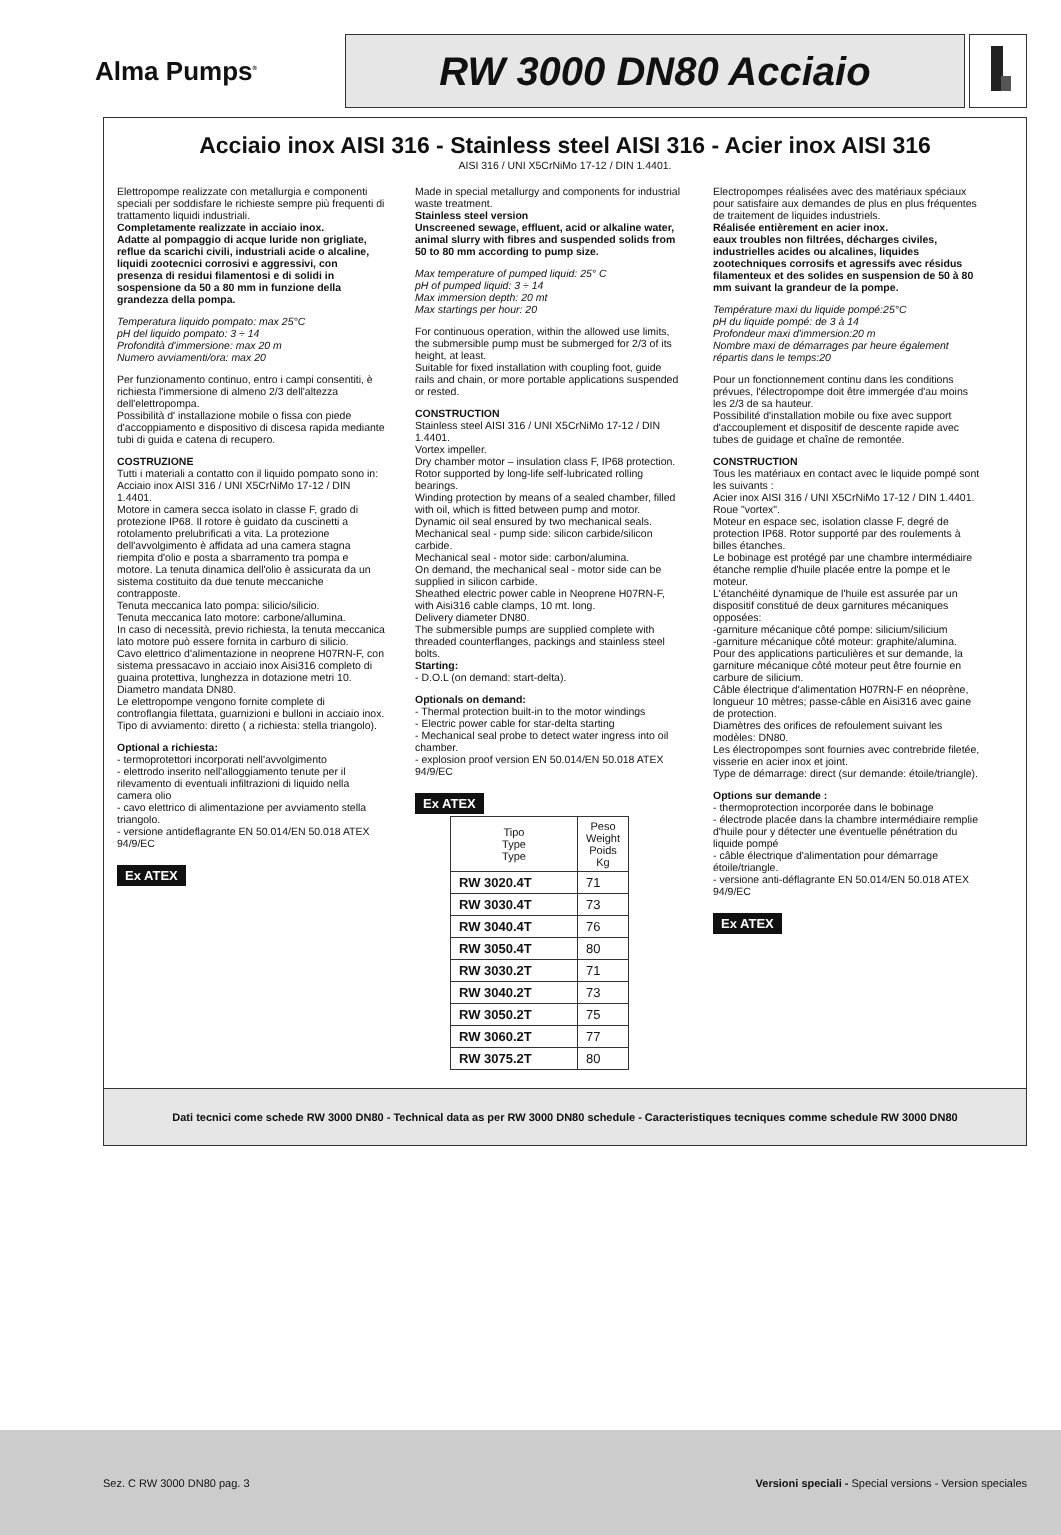Alma Pumps<sup>®</sup>
RW 3000 DN80 Acciaio
Acciaio inox AISI 316 - Stainless steel AISI 316 - Acier inox AISI 316
AISI 316 / UNI X5CrNiMo 17-12 / DIN 1.4401.
Elettropompe realizzate con metallurgia e componenti speciali per soddisfare le richieste sempre più frequenti di trattamento liquidi industriali.
Completamente realizzate in acciaio inox.
Adatte al pompaggio di acque luride non grigliate, reflue da scarichi civili, industriali acide o alcaline, liquidi zootecnici corrosivi e aggressivi, con presenza di residui filamentosi e di solidi in sospensione da 50 a 80 mm in funzione della grandezza della pompa.
Temperatura liquido pompato: max 25°C
pH del liquido pompato: 3 ÷ 14
Profondità d'immersione: max 20 m
Numero avviamenti/ora: max 20
Per funzionamento continuo, entro i campi consentiti, è richiesta l'immersione di almeno 2/3 dell'altezza dell'elettropompa.
Possibilità d' installazione mobile o fissa con piede d'accoppiamento e dispositivo di discesa rapida mediante tubi di guida e catena di recupero.
COSTRUZIONE
Tutti i materiali a contatto con il liquido pompato sono in:
Acciaio inox AISI 316 / UNI X5CrNiMo 17-12 / DIN 1.4401.
Motore in camera secca isolato in classe F, grado di protezione IP68. Il rotore è guidato da cuscinetti a rotolamento prelubrificati a vita. La protezione dell'avvolgimento è affidata ad una camera stagna riempita d'olio e posta a sbarramento tra pompa e motore. La tenuta dinamica dell'olio è assicurata da un sistema costituito da due tenute meccaniche contrapposte.
Tenuta meccanica lato pompa: silicio/silicio.
Tenuta meccanica lato motore: carbone/allumina.
In caso di necessità, previo richiesta, la tenuta meccanica lato motore può essere fornita in carburo di silicio.
Cavo elettrico d'alimentazione in neoprene H07RN-F, con sistema pressacavo in acciaio inox Aisi316 completo di guaina protettiva, lunghezza in dotazione metri 10.
Diametro mandata DN80.
Le elettropompe vengono fornite complete di controflangia filettata, guarnizioni e bulloni in acciaio inox.
Tipo di avviamento: diretto ( a richiesta: stella triangolo).
Optional a richiesta:
- termoprotettori incorporati nell'avvolgimento
- elettrodo inserito nell'alloggiamento tenute per il rilevamento di eventuali infiltrazioni di liquido nella camera olio
- cavo elettrico di alimentazione per avviamento stella triangolo.
- versione antideflagrante EN 50.014/EN 50.018 ATEX 94/9/EC
Ex ATEX
Made in special metallurgy and components for industrial waste treatment.
Stainless steel version
Unscreened sewage, effluent, acid or alkaline water, animal slurry with fibres and suspended solids from 50 to 80 mm according to pump size.
Max temperature of pumped liquid: 25° C
pH of pumped liquid: 3 ÷ 14
Max immersion depth: 20 mt
Max startings per hour: 20
For continuous operation, within the allowed use limits, the submersible pump must be submerged for 2/3 of its height, at least.
Suitable for fixed installation with coupling foot, guide rails and chain, or more portable applications suspended or rested.
CONSTRUCTION
Stainless steel AISI 316 / UNI X5CrNiMo 17-12 / DIN 1.4401.
Vortex impeller.
Dry chamber motor – insulation class F, IP68 protection. Rotor supported by long-life self-lubricated rolling bearings.
Winding protection by means of a sealed chamber, filled with oil, which is fitted between pump and motor.
Dynamic oil seal ensured by two mechanical seals.
Mechanical seal - pump side: silicon carbide/silicon carbide.
Mechanical seal - motor side: carbon/alumina.
On demand, the mechanical seal - motor side can be supplied in silicon carbide.
Sheathed electric power cable in Neoprene H07RN-F, with Aisi316 cable clamps, 10 mt. long.
Delivery diameter DN80.
The submersible pumps are supplied complete with threaded counterflanges, packings and stainless steel bolts.
Starting:
- D.O.L (on demand: start-delta).
Optionals on demand:
- Thermal protection built-in to the motor windings
- Electric power cable for star-delta starting
- Mechanical seal probe to detect water ingress into oil chamber.
- explosion proof version EN 50.014/EN 50.018 ATEX 94/9/EC
Ex ATEX
| Tipo Type Type | Peso Weight Poids Kg |
| --- | --- |
| RW 3020.4T | 71 |
| RW 3030.4T | 73 |
| RW 3040.4T | 76 |
| RW 3050.4T | 80 |
| RW 3030.2T | 71 |
| RW 3040.2T | 73 |
| RW 3050.2T | 75 |
| RW 3060.2T | 77 |
| RW 3075.2T | 80 |
Electropompes réalisées avec des matériaux spéciaux pour satisfaire aux demandes de plus en plus fréquentes de traitement de liquides industriels.
Réalisée entièrement en acier inox.
eaux troubles non filtrées, décharges civiles, industrielles acides ou alcalines, liquides zootechniques corrosifs et agressifs avec résidus filamenteux et des solides en suspension de 50 à 80 mm suivant la grandeur de la pompe.
Température maxi du liquide pompé:25°C
pH du liquide pompé: de 3 à 14
Profondeur maxi d'immersion:20 m
Nombre maxi de démarrages par heure également répartis dans le temps:20
Pour un fonctionnement continu dans les conditions prévues, l'électropompe doit être immergée d'au moins les 2/3 de sa hauteur.
Possibilité d'installation mobile ou fixe avec support d'accouplement et dispositif de descente rapide avec tubes de guidage et chaîne de remontée.
CONSTRUCTION
Tous les matériaux en contact avec le liquide pompé sont les suivants :
Acier inox AISI 316 / UNI X5CrNiMo 17-12 / DIN 1.4401.
Roue "vortex".
Moteur en espace sec, isolation classe F, degré de protection IP68. Rotor supporté par des roulements à billes étanches.
Le bobinage est protégé par une chambre intermédiaire étanche remplie d'huile placée entre la pompe et le moteur.
L'étanchéité dynamique de l'huile est assurée par un dispositif constitué de deux garnitures mécaniques opposées:
-garniture mécanique côté pompe: silicium/silicium
-garniture mécanique côté moteur: graphite/alumina.
Pour des applications particulières et sur demande, la garniture mécanique côté moteur peut être fournie en carbure de silicium.
Câble électrique d'alimentation H07RN-F en néoprène, longueur 10 mètres; passe-câble en Aisi316 avec gaine de protection.
Diamètres des orifices de refoulement suivant les modèles: DN80.
Les électropompes sont fournies avec contrebride filetée, visserie en acier inox et joint.
Type de démarrage: direct (sur demande: étoile/triangle).
Options sur demande :
- thermoprotection incorporée dans le bobinage
- électrode placée dans la chambre intermédiaire remplie d'huile pour y détecter une éventuelle pénétration du liquide pompé
- câble électrique d'alimentation pour démarrage étoile/triangle.
- versione anti-déflagrante EN 50.014/EN 50.018 ATEX 94/9/EC
Ex ATEX
Dati tecnici come schede RW 3000 DN80 - Technical data as per RW 3000 DN80 schedule - Caracteristiques tecniques comme schedule RW 3000 DN80
Sez. C RW 3000 DN80 pag. 3 Versioni speciali - Special versions - Version speciales